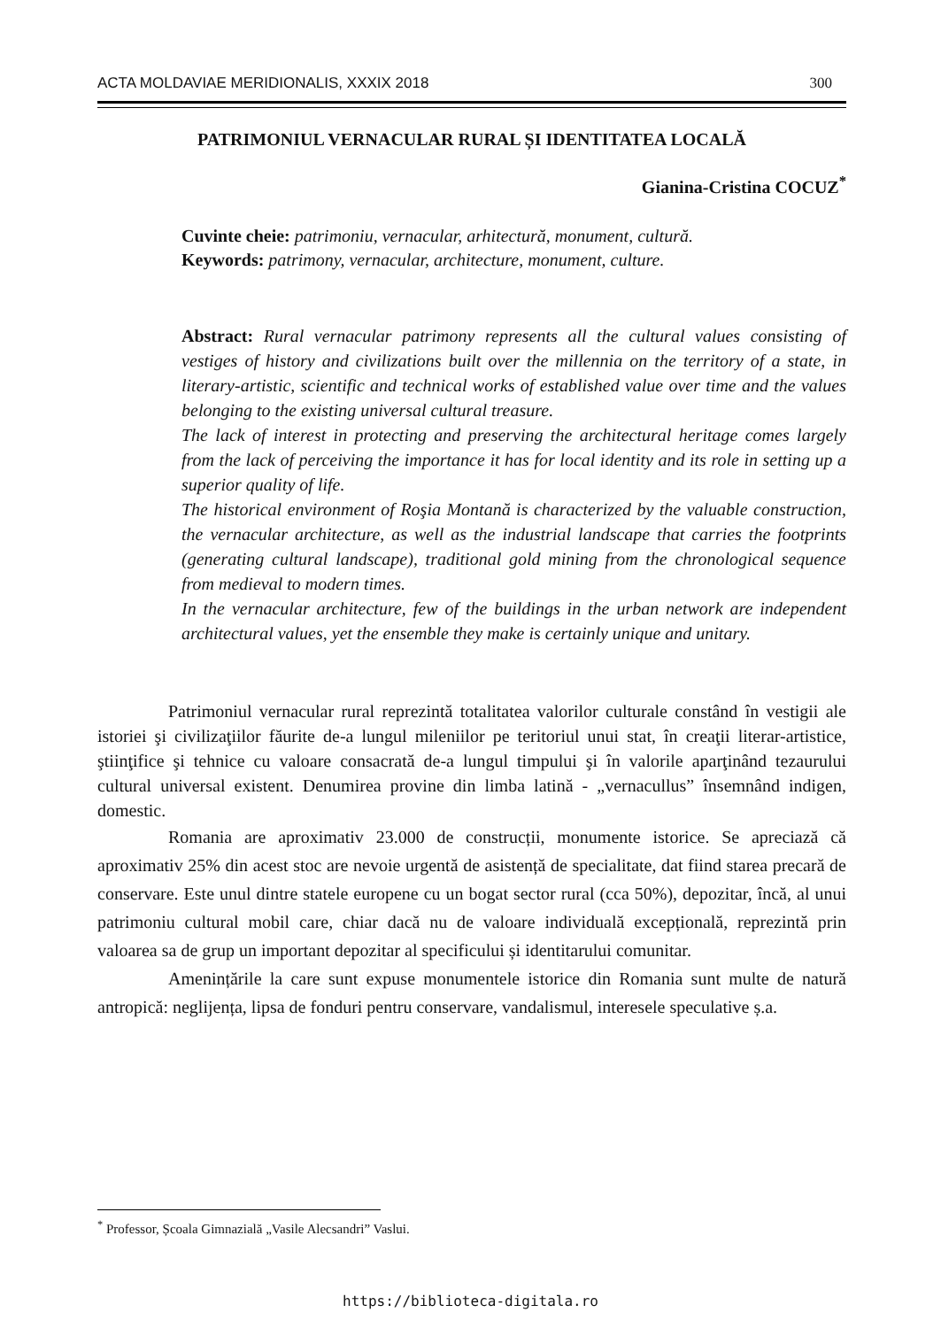ACTA MOLDAVIAE MERIDIONALIS, XXXIX 2018 300
PATRIMONIUL VERNACULAR RURAL ȘI IDENTITATEA LOCALĂ
Gianina-Cristina COCUZ<sup>*</sup>
Cuvinte cheie: patrimoniu, vernacular, arhitectură, monument, cultură.
Keywords: patrimony, vernacular, architecture, monument, culture.
Abstract: Rural vernacular patrimony represents all the cultural values consisting of vestiges of history and civilizations built over the millennia on the territory of a state, in literary-artistic, scientific and technical works of established value over time and the values belonging to the existing universal cultural treasure.
The lack of interest in protecting and preserving the architectural heritage comes largely from the lack of perceiving the importance it has for local identity and its role in setting up a superior quality of life.
The historical environment of Roşia Montană is characterized by the valuable construction, the vernacular architecture, as well as the industrial landscape that carries the footprints (generating cultural landscape), traditional gold mining from the chronological sequence from medieval to modern times.
In the vernacular architecture, few of the buildings in the urban network are independent architectural values, yet the ensemble they make is certainly unique and unitary.
Patrimoniul vernacular rural reprezintă totalitatea valorilor culturale constând în vestigii ale istoriei şi civilizaţiilor făurite de-a lungul mileniilor pe teritoriul unui stat, în creaţii literar-artistice, ştiinţifice şi tehnice cu valoare consacrată de-a lungul timpului şi în valorile aparţinând tezaurului cultural universal existent. Denumirea provine din limba latină - „vernacullus” însemnând indigen, domestic.
Romania are aproximativ 23.000 de construcții, monumente istorice. Se apreciază că aproximativ 25% din acest stoc are nevoie urgentă de asistență de specialitate, dat fiind starea precară de conservare. Este unul dintre statele europene cu un bogat sector rural (cca 50%), depozitar, încă, al unui patrimoniu cultural mobil care, chiar dacă nu de valoare individuală excepțională, reprezintă prin valoarea sa de grup un important depozitar al specificului și identitarului comunitar.
Amenințările la care sunt expuse monumentele istorice din Romania sunt multe de natură antropică: neglijența, lipsa de fonduri pentru conservare, vandalismul, interesele speculative ș.a.
<sup>*</sup> Professor, Școala Gimnazială „Vasile Alecsandri” Vaslui.
https://biblioteca-digitala.ro